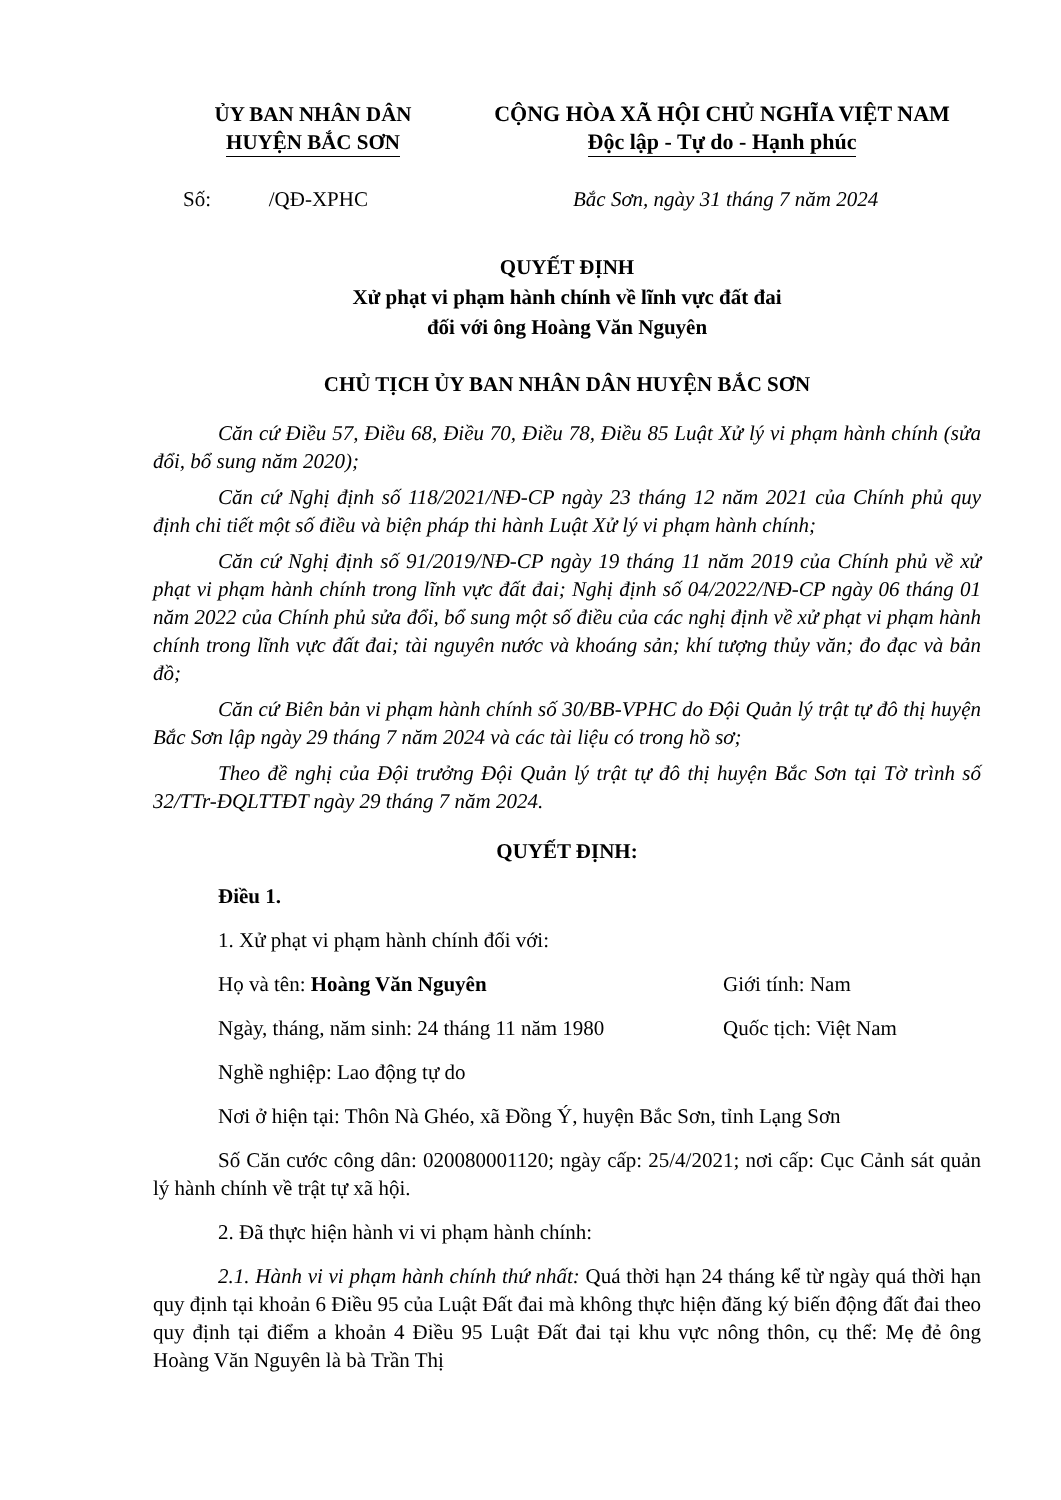ỦY BAN NHÂN DÂN
HUYỆN BẮC SƠN
CỘNG HÒA XÃ HỘI CHỦ NGHĨA VIỆT NAM
Độc lập - Tự do - Hạnh phúc
Số: /QĐ-XPHC Bắc Sơn, ngày 31 tháng 7 năm 2024
QUYẾT ĐỊNH
Xử phạt vi phạm hành chính về lĩnh vực đất đai
đối với ông Hoàng Văn Nguyên
CHỦ TỊCH ỦY BAN NHÂN DÂN HUYỆN BẮC SƠN
Căn cứ Điều 57, Điều 68, Điều 70, Điều 78, Điều 85 Luật Xử lý vi phạm hành chính (sửa đổi, bổ sung năm 2020);
Căn cứ Nghị định số 118/2021/NĐ-CP ngày 23 tháng 12 năm 2021 của Chính phủ quy định chi tiết một số điều và biện pháp thi hành Luật Xử lý vi phạm hành chính;
Căn cứ Nghị định số 91/2019/NĐ-CP ngày 19 tháng 11 năm 2019 của Chính phủ về xử phạt vi phạm hành chính trong lĩnh vực đất đai; Nghị định số 04/2022/NĐ-CP ngày 06 tháng 01 năm 2022 của Chính phủ sửa đổi, bổ sung một số điều của các nghị định về xử phạt vi phạm hành chính trong lĩnh vực đất đai; tài nguyên nước và khoáng sản; khí tượng thủy văn; đo đạc và bản đồ;
Căn cứ Biên bản vi phạm hành chính số 30/BB-VPHC do Đội Quản lý trật tự đô thị huyện Bắc Sơn lập ngày 29 tháng 7 năm 2024 và các tài liệu có trong hồ sơ;
Theo đề nghị của Đội trưởng Đội Quản lý trật tự đô thị huyện Bắc Sơn tại Tờ trình số 32/TTr-ĐQLTTĐT ngày 29 tháng 7 năm 2024.
QUYẾT ĐỊNH:
Điều 1.
1. Xử phạt vi phạm hành chính đối với:
Họ và tên: Hoàng Văn Nguyên Giới tính: Nam
Ngày, tháng, năm sinh: 24 tháng 11 năm 1980 Quốc tịch: Việt Nam
Nghề nghiệp: Lao động tự do
Nơi ở hiện tại: Thôn Nà Ghéo, xã Đồng Ý, huyện Bắc Sơn, tỉnh Lạng Sơn
Số Căn cước công dân: 020080001120; ngày cấp: 25/4/2021; nơi cấp: Cục Cảnh sát quản lý hành chính về trật tự xã hội.
2. Đã thực hiện hành vi vi phạm hành chính:
2.1. Hành vi vi phạm hành chính thứ nhất: Quá thời hạn 24 tháng kể từ ngày quá thời hạn quy định tại khoản 6 Điều 95 của Luật Đất đai mà không thực hiện đăng ký biến động đất đai theo quy định tại điểm a khoản 4 Điều 95 Luật Đất đai tại khu vực nông thôn, cụ thể: Mẹ đẻ ông Hoàng Văn Nguyên là bà Trần Thị